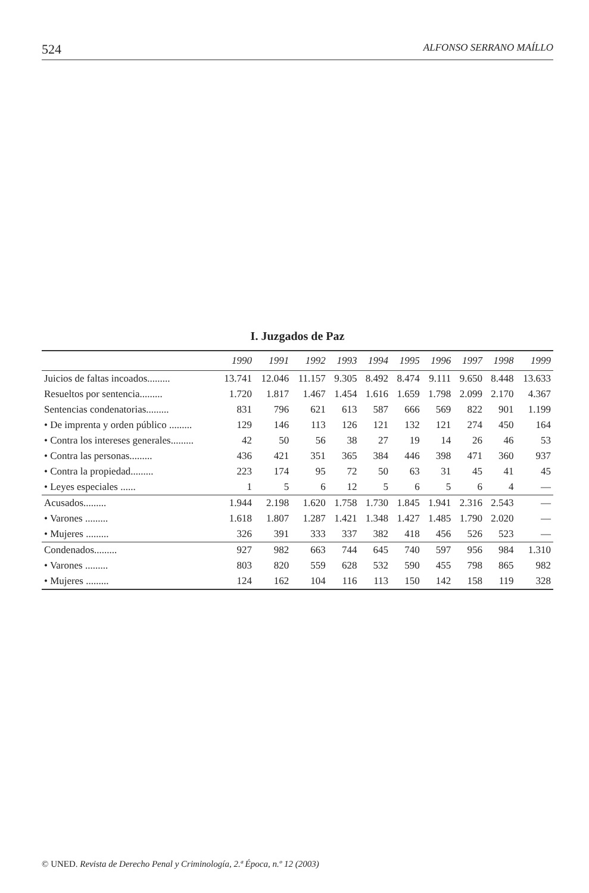524 ALFONSO SERRANO MAÍLLO
I. Juzgados de Paz
| | 1990 | 1991 | 1992 | 1993 | 1994 | 1995 | 1996 | 1997 | 1998 | 1999 |
| --- | --- | --- | --- | --- | --- | --- | --- | --- | --- | --- |
| Juicios de faltas incoados......... | 13.741 | 12.046 | 11.157 | 9.305 | 8.492 | 8.474 | 9.111 | 9.650 | 8.448 | 13.633 |
| Resueltos por sentencia......... | 1.720 | 1.817 | 1.467 | 1.454 | 1.616 | 1.659 | 1.798 | 2.099 | 2.170 | 4.367 |
| Sentencias condenatorias......... | 831 | 796 | 621 | 613 | 587 | 666 | 569 | 822 | 901 | 1.199 |
| • De imprenta y orden público ......... | 129 | 146 | 113 | 126 | 121 | 132 | 121 | 274 | 450 | 164 |
| • Contra los intereses generales......... | 42 | 50 | 56 | 38 | 27 | 19 | 14 | 26 | 46 | 53 |
| • Contra las personas......... | 436 | 421 | 351 | 365 | 384 | 446 | 398 | 471 | 360 | 937 |
| • Contra la propiedad......... | 223 | 174 | 95 | 72 | 50 | 63 | 31 | 45 | 41 | 45 |
| • Leyes especiales ...... | 1 | 5 | 6 | 12 | 5 | 6 | 5 | 6 | 4 | — |
| Acusados......... | 1.944 | 2.198 | 1.620 | 1.758 | 1.730 | 1.845 | 1.941 | 2.316 | 2.543 | — |
| • Varones ......... | 1.618 | 1.807 | 1.287 | 1.421 | 1.348 | 1.427 | 1.485 | 1.790 | 2.020 | — |
| • Mujeres ......... | 326 | 391 | 333 | 337 | 382 | 418 | 456 | 526 | 523 | — |
| Condenados......... | 927 | 982 | 663 | 744 | 645 | 740 | 597 | 956 | 984 | 1.310 |
| • Varones ......... | 803 | 820 | 559 | 628 | 532 | 590 | 455 | 798 | 865 | 982 |
| • Mujeres ......... | 124 | 162 | 104 | 116 | 113 | 150 | 142 | 158 | 119 | 328 |
© UNED. Revista de Derecho Penal y Criminología, 2.ª Época, n.º 12 (2003)